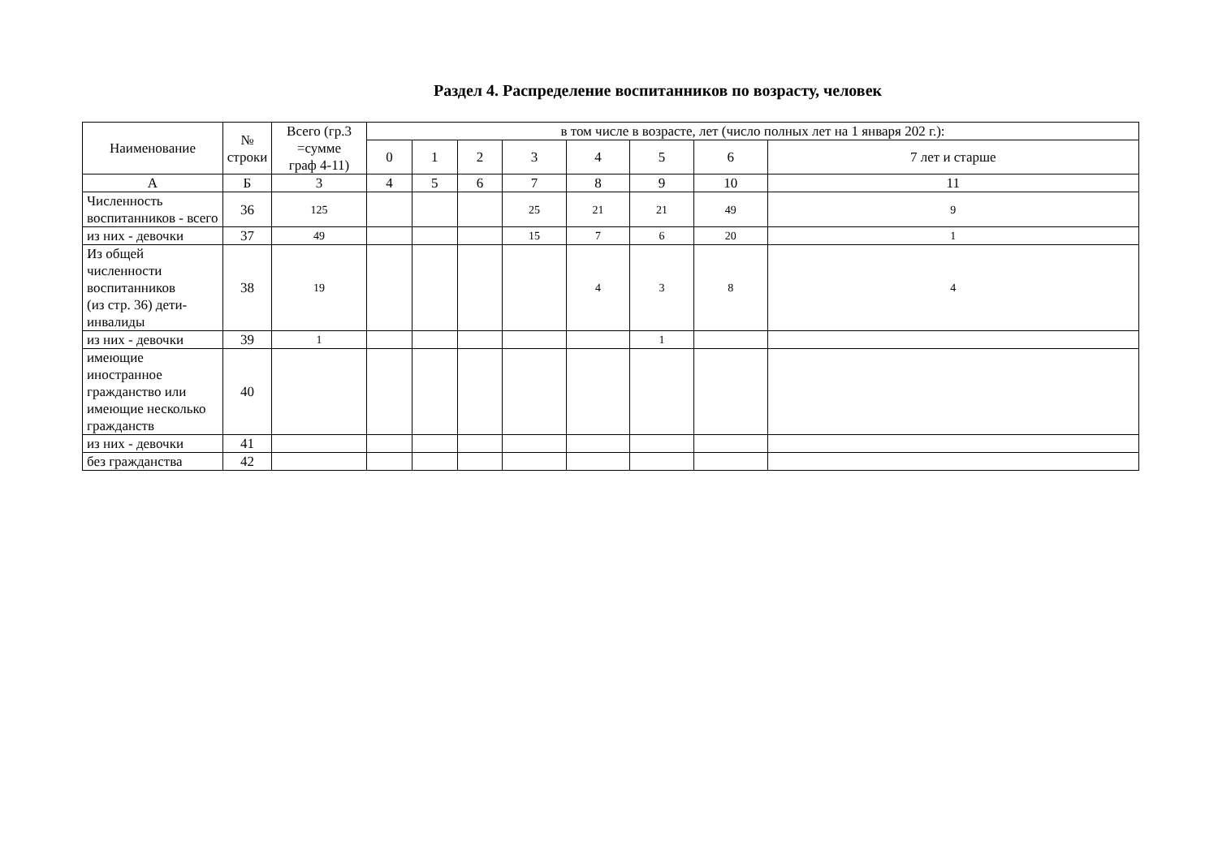Раздел 4. Распределение воспитанников по возрасту, человек
| Наименование | № строки | Всего (гр.3 =сумме граф 4-11) | в том числе в возрасте, лет (число полных лет на 1 января 202 г.): | | | | | | | |
| --- | --- | --- | --- | --- | --- | --- | --- | --- | --- | --- |
| | | | 0 | 1 | 2 | 3 | 4 | 5 | 6 | 7 лет и старше |
| А | Б | 3 | 4 | 5 | 6 | 7 | 8 | 9 | 10 | 11 |
| Численность воспитанников - всего | 36 | 125 | | | | 25 | 21 | 21 | 49 | 9 |
| из них - девочки | 37 | 49 | | | | 15 | 7 | 6 | 20 | 1 |
| Из общей численности воспитанников (из стр. 36) дети-инвалиды | 38 | 19 | | | | | 4 | 3 | 8 | 4 |
| из них - девочки | 39 | 1 | | | | | | 1 | | |
| имеющие иностранное гражданство или имеющие несколько гражданств | 40 | | | | | | | | | |
| из них - девочки | 41 | | | | | | | | | |
| без гражданства | 42 | | | | | | | | | |